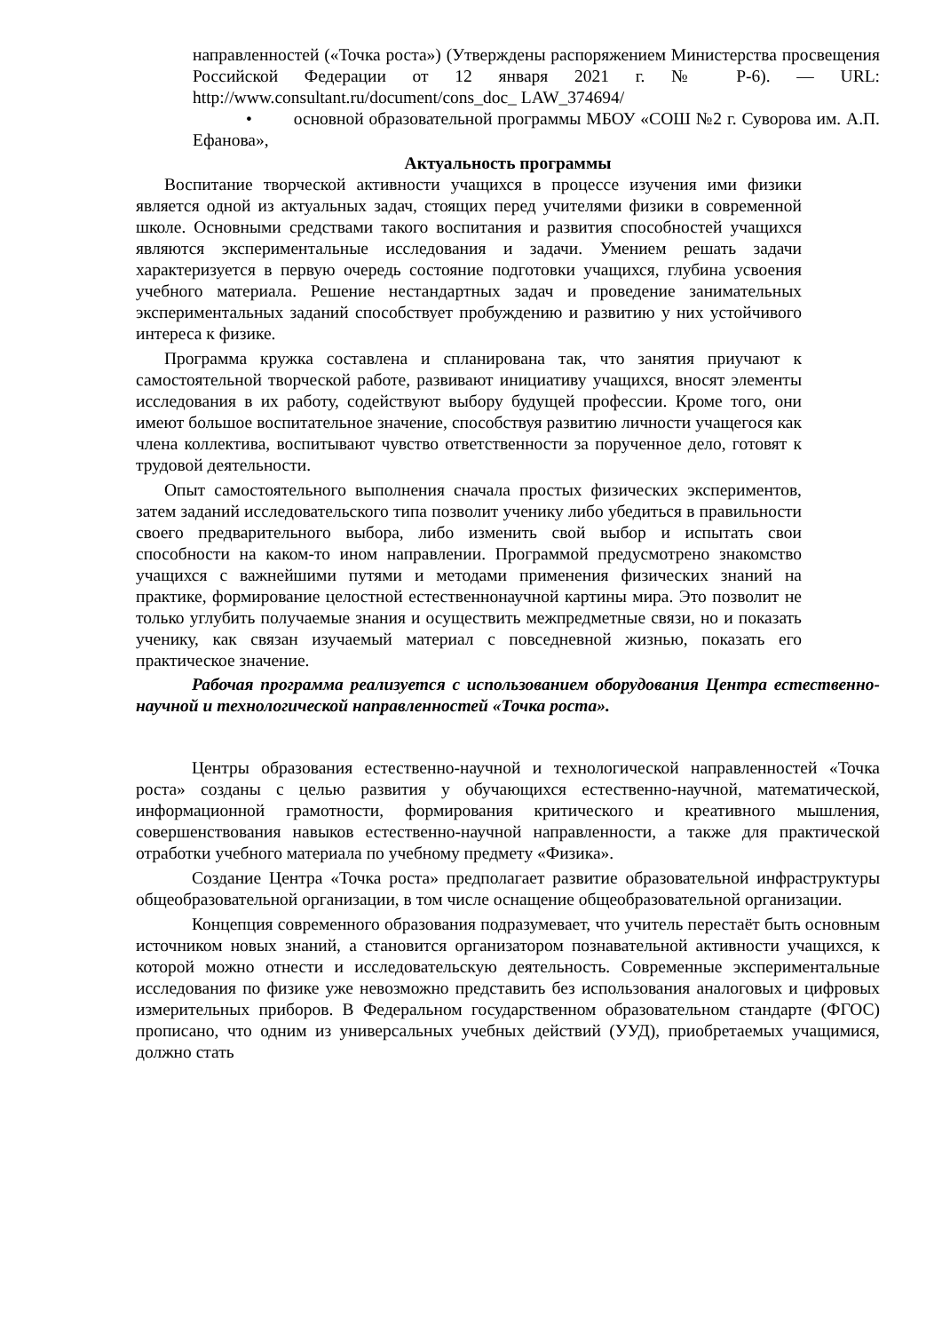направленностей («Точка роста») (Утверждены распоряжением Министерства просвещения Российской Федерации от 12 января 2021 г. № Р-6). — URL: http://www.consultant.ru/document/cons_doc_ LAW_374694/
• основной образовательной программы МБОУ «СОШ №2 г. Суворова им. А.П. Ефанова»,
Актуальность программы
Воспитание творческой активности учащихся в процессе изучения ими физики является одной из актуальных задач, стоящих перед учителями физики в современной школе. Основными средствами такого воспитания и развития способностей учащихся являются экспериментальные исследования и задачи. Умением решать задачи характеризуется в первую очередь состояние подготовки учащихся, глубина усвоения учебного материала. Решение нестандартных задач и проведение занимательных экспериментальных заданий способствует пробуждению и развитию у них устойчивого интереса к физике.
Программа кружка составлена и спланирована так, что занятия приучают к самостоятельной творческой работе, развивают инициативу учащихся, вносят элементы исследования в их работу, содействуют выбору будущей профессии. Кроме того, они имеют большое воспитательное значение, способствуя развитию личности учащегося как члена коллектива, воспитывают чувство ответственности за порученное дело, готовят к трудовой деятельности.
Опыт самостоятельного выполнения сначала простых физических экспериментов, затем заданий исследовательского типа позволит ученику либо убедиться в правильности своего предварительного выбора, либо изменить свой выбор и испытать свои способности на каком-то ином направлении. Программой предусмотрено знакомство учащихся с важнейшими путями и методами применения физических знаний на практике, формирование целостной естественнонаучной картины мира. Это позволит не только углубить получаемые знания и осуществить межпредметные связи, но и показать ученику, как связан изучаемый материал с повседневной жизнью, показать его практическое значение.
Рабочая программа реализуется с использованием оборудования Центра естественно-научной и технологической направленностей «Точка роста».
Центры образования естественно-научной и технологической направленностей «Точка роста» созданы с целью развития у обучающихся естественно-научной, математической, информационной грамотности, формирования критического и креативного мышления, совершенствования навыков естественно-научной направленности, а также для практической отработки учебного материала по учебному предмету «Физика».
Создание Центра «Точка роста» предполагает развитие образовательной инфраструктуры общеобразовательной организации, в том числе оснащение общеобразовательной организации.
Концепция современного образования подразумевает, что учитель перестаёт быть основным источником новых знаний, а становится организатором познавательной активности учащихся, к которой можно отнести и исследовательскую деятельность. Современные экспериментальные исследования по физике уже невозможно представить без использования аналоговых и цифровых измерительных приборов. В Федеральном государственном образовательном стандарте (ФГОС) прописано, что одним из универсальных учебных действий (УУД), приобретаемых учащимися, должно стать